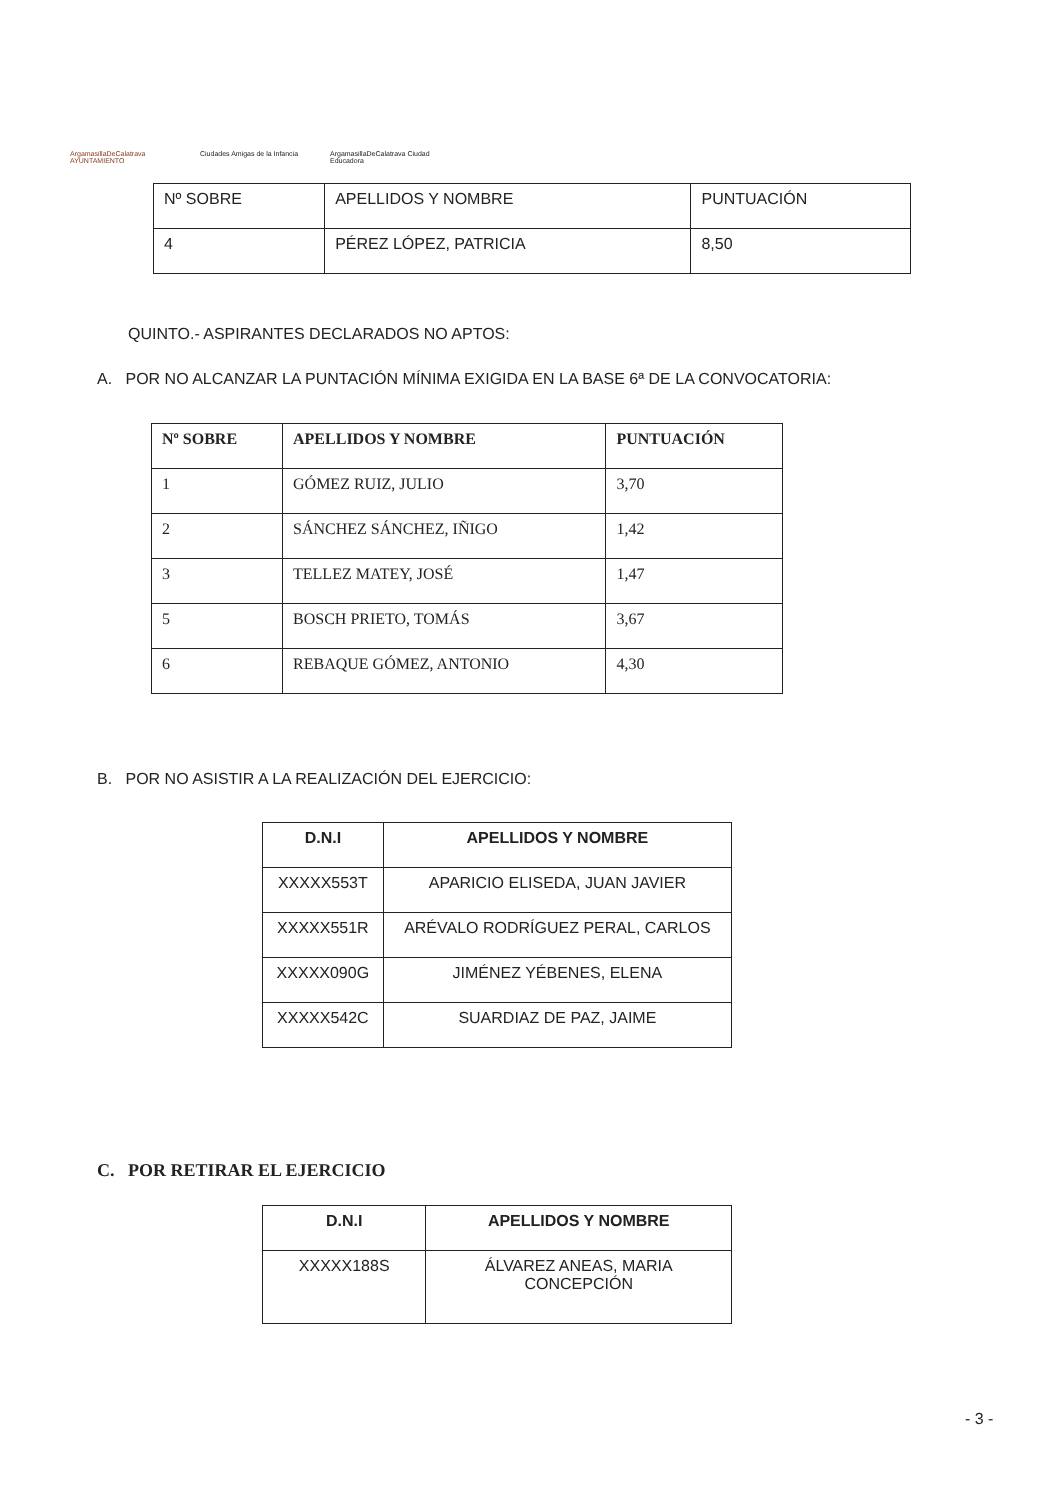ArgamasillaDeCalatrava AYUNTAMIENTO
Ciudades Amigas de la Infancia
ArgamasillaDeCalatrava Ciudad Educadora
| Nº SOBRE | APELLIDOS Y NOMBRE | PUNTUACIÓN |
| --- | --- | --- |
| 4 | PÉREZ LÓPEZ, PATRICIA | 8,50 |
QUINTO.- ASPIRANTES DECLARADOS NO APTOS:
A. POR NO ALCANZAR LA PUNTACIÓN MÍNIMA EXIGIDA EN LA BASE 6ª DE LA CONVOCATORIA:
| Nº SOBRE | APELLIDOS Y NOMBRE | PUNTUACIÓN |
| --- | --- | --- |
| 1 | GÓMEZ RUIZ, JULIO | 3,70 |
| 2 | SÁNCHEZ SÁNCHEZ, IÑIGO | 1,42 |
| 3 | TELLEZ MATEY, JOSÉ | 1,47 |
| 5 | BOSCH PRIETO, TOMÁS | 3,67 |
| 6 | REBAQUE GÓMEZ, ANTONIO | 4,30 |
B. POR NO ASISTIR A LA REALIZACIÓN DEL EJERCICIO:
| D.N.I | APELLIDOS Y NOMBRE |
| --- | --- |
| XXXXX553T | APARICIO ELISEDA, JUAN JAVIER |
| XXXXX551R | ARÉVALO RODRÍGUEZ PERAL, CARLOS |
| XXXXX090G | JIMÉNEZ YÉBENES, ELENA |
| XXXXX542C | SUARDIAZ DE PAZ, JAIME |
C. POR RETIRAR EL EJERCICIO
| D.N.I | APELLIDOS Y NOMBRE |
| --- | --- |
| XXXXX188S | ÁLVAREZ ANEAS, MARIA CONCEPCIÓN |
- 3 -